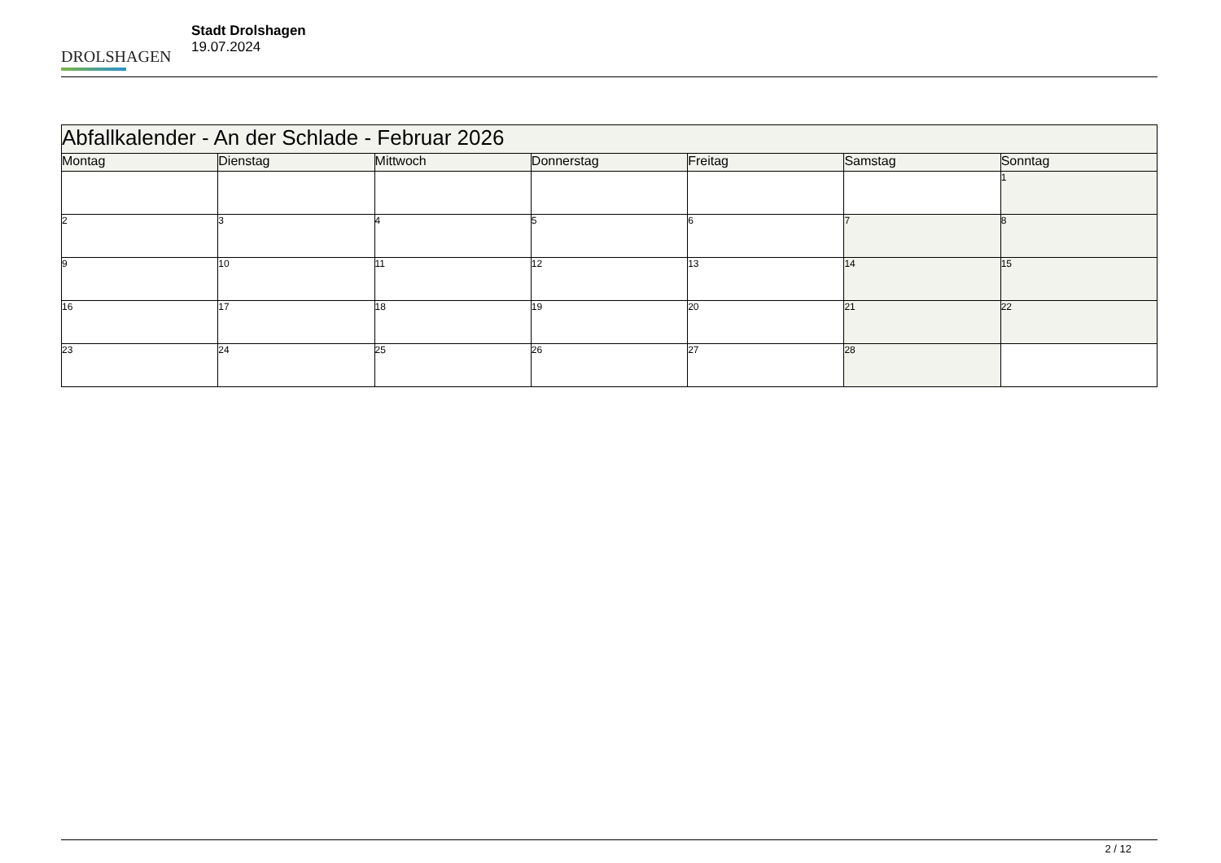DROLSHAGEN
Stadt Drolshagen
19.07.2024
| Abfallkalender - An der Schlade - Februar 2026 | | | | | | |
| --- | --- | --- | --- | --- | --- | --- |
| Montag | Dienstag | Mittwoch | Donnerstag | Freitag | Samstag | Sonntag |
| | | | | | | 1 |
| 2 | 3 | 4 | 5 | 6 | 7 | 8 |
| 9 | 10 | 11 | 12 | 13 | 14 | 15 |
| 16 | 17 | 18 | 19 | 20 | 21 | 22 |
| 23 | 24 | 25 | 26 | 27 | 28 | |
2 / 12